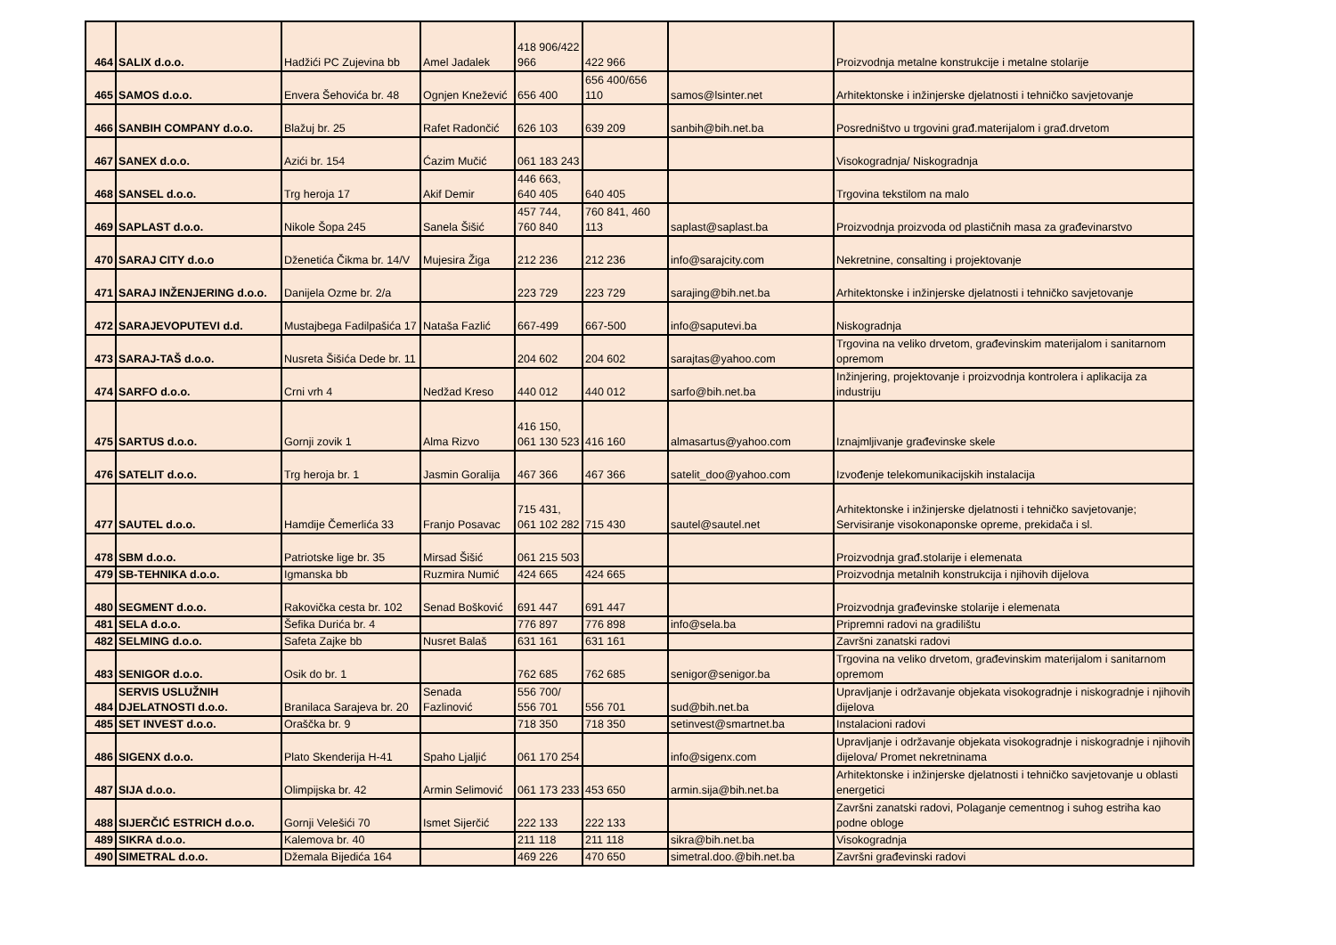| 464 | SALIX d.o.o. | Hadžići PC Zujevina bb | Amel Jadalek | 418 906/422 966 | 422 966 | | Proizvodnja metalne konstrukcije i metalne stolarije |
| 465 | SAMOS d.o.o. | Envera Šehovića br. 48 | Ognjen Knežević | 656 400 | 656 400/656 110 | samos@lsinter.net | Arhitektonske i inžinjerske djelatnosti i tehničko savjetovanje |
| 466 | SANBIH COMPANY d.o.o. | Blažuj br. 25 | Rafet Radončić | 626 103 | 639 209 | sanbih@bih.net.ba | Posredništvo u trgovini građ.materijalom i građ.drvetom |
| 467 | SANEX d.o.o. | Azići br. 154 | Ćazim Mučić | 061 183 243 | | | Visokogradnja/ Niskogradnja |
| 468 | SANSEL d.o.o. | Trg heroja 17 | Akif Demir | 446 663, 640 405 | 640 405 | | Trgovina tekstilom na malo |
| 469 | SAPLAST d.o.o. | Nikole Šopa 245 | Sanela Šišić | 457 744, 760 840 | 760 841, 460 113 | saplast@saplast.ba | Proizvodnja proizvoda od plastičnih masa za građevinarstvo |
| 470 | SARAJ CITY d.o.o | Dženetića Čikma br. 14/V | Mujesira Žiga | 212 236 | 212 236 | info@sarajcity.com | Nekretnine, consalting i projektovanje |
| 471 | SARAJ INŽENJERING d.o.o. | Danijela Ozme br. 2/a | | 223 729 | 223 729 | sarajing@bih.net.ba | Arhitektonske i inžinjerske djelatnosti i tehničko savjetovanje |
| 472 | SARAJEVOPUTEVI d.d. | Mustajbega Fadilpašića 17 | Nataša Fazlić | 667-499 | 667-500 | info@saputevi.ba | Niskogradnja |
| 473 | SARAJ-TAŠ d.o.o. | Nusreta Šišića Dede br. 11 | | 204 602 | 204 602 | sarajtas@yahoo.com | Trgovina na veliko drvetom, građevinskim materijalom i sanitarnom opremom |
| 474 | SARFO d.o.o. | Crni vrh 4 | Nedžad Kreso | 440 012 | 440 012 | sarfo@bih.net.ba | Inžinjering, projektovanje i proizvodnja kontrolera i aplikacija za industriju |
| 475 | SARTUS d.o.o. | Gornji zovik 1 | Alma Rizvo | 416 150, 061 130 523 | 416 160 | almasartus@yahoo.com | Iznajmljivanje građevinske skele |
| 476 | SATELIT d.o.o. | Trg heroja br. 1 | Jasmin Goralija | 467 366 | 467 366 | satelit_doo@yahoo.com | Izvođenje telekomunikacijskih instalacija |
| 477 | SAUTEL d.o.o. | Hamdije Čemerlića 33 | Franjo Posavac | 715 431, 061 102 282 | 715 430 | sautel@sautel.net | Arhitektonske i inžinjerske djelatnosti i tehničko savjetovanje; Servisiranje visokonaponske opreme, prekidača i sl. |
| 478 | SBM d.o.o. | Patriotske lige br. 35 | Mirsad Šišić | 061 215 503 | | | Proizvodnja građ.stolarije i elemenata |
| 479 | SB-TEHNIKA d.o.o. | Igmanska bb | Ruzmira Numić | 424 665 | 424 665 | | Proizvodnja metalnih konstrukcija i njihovih dijelova |
| 480 | SEGMENT d.o.o. | Rakovička cesta br. 102 | Senad Bošković | 691 447 | 691 447 | | Proizvodnja građevinske stolarije i elemenata |
| 481 | SELA d.o.o. | Šefika Durića br. 4 | | 776 897 | 776 898 | info@sela.ba | Pripremni radovi na gradilištu |
| 482 | SELMING d.o.o. | Safeta Zajke bb | Nusret Balaš | 631 161 | 631 161 | | Završni zanatski radovi |
| 483 | SENIGOR d.o.o. | Osik do br. 1 | | 762 685 | 762 685 | senigor@senigor.ba | Trgovina na veliko drvetom, građevinskim materijalom i sanitarnom opremom |
| 484 | SERVIS USLUŽNIH DJELATNOSTI d.o.o. | Branilaca Sarajeva br. 20 | Senada Fazlinović | 556 700/ 556 701 | 556 701 | sud@bih.net.ba | Upravljanje i održavanje objekata visokogradnje i niskogradnje i njihovih dijelova |
| 485 | SET INVEST d.o.o. | Oraščka br. 9 | | 718 350 | 718 350 | setinvest@smartnet.ba | Instalacioni radovi |
| 486 | SIGENX d.o.o. | Plato Skenderija H-41 | Spaho Ljaljić | 061 170 254 | | info@sigenx.com | Upravljanje i održavanje objekata visokogradnje i niskogradnje i njihovih dijelova/ Promet nekretninama |
| 487 | SIJA d.o.o. | Olimpijska br. 42 | Armin Selimović | 061 173 233 | 453 650 | armin.sija@bih.net.ba | Arhitektonske i inžinjerske djelatnosti i tehničko savjetovanje u oblasti energetici |
| 488 | SIJERČIĆ ESTRICH d.o.o. | Gornji Velešići 70 | Ismet Sijerčić | 222 133 | 222 133 | | Završni zanatski radovi, Polaganje cementnog i suhog estriha kao podne obloge |
| 489 | SIKRA d.o.o. | Kalemova br. 40 | | 211 118 | 211 118 | sikra@bih.net.ba | Visokogradnja |
| 490 | SIMETRAL d.o.o. | Džemala Bijedića 164 | | 469 226 | 470 650 | simetral.doo.@bih.net.ba | Završni građevinski radovi |